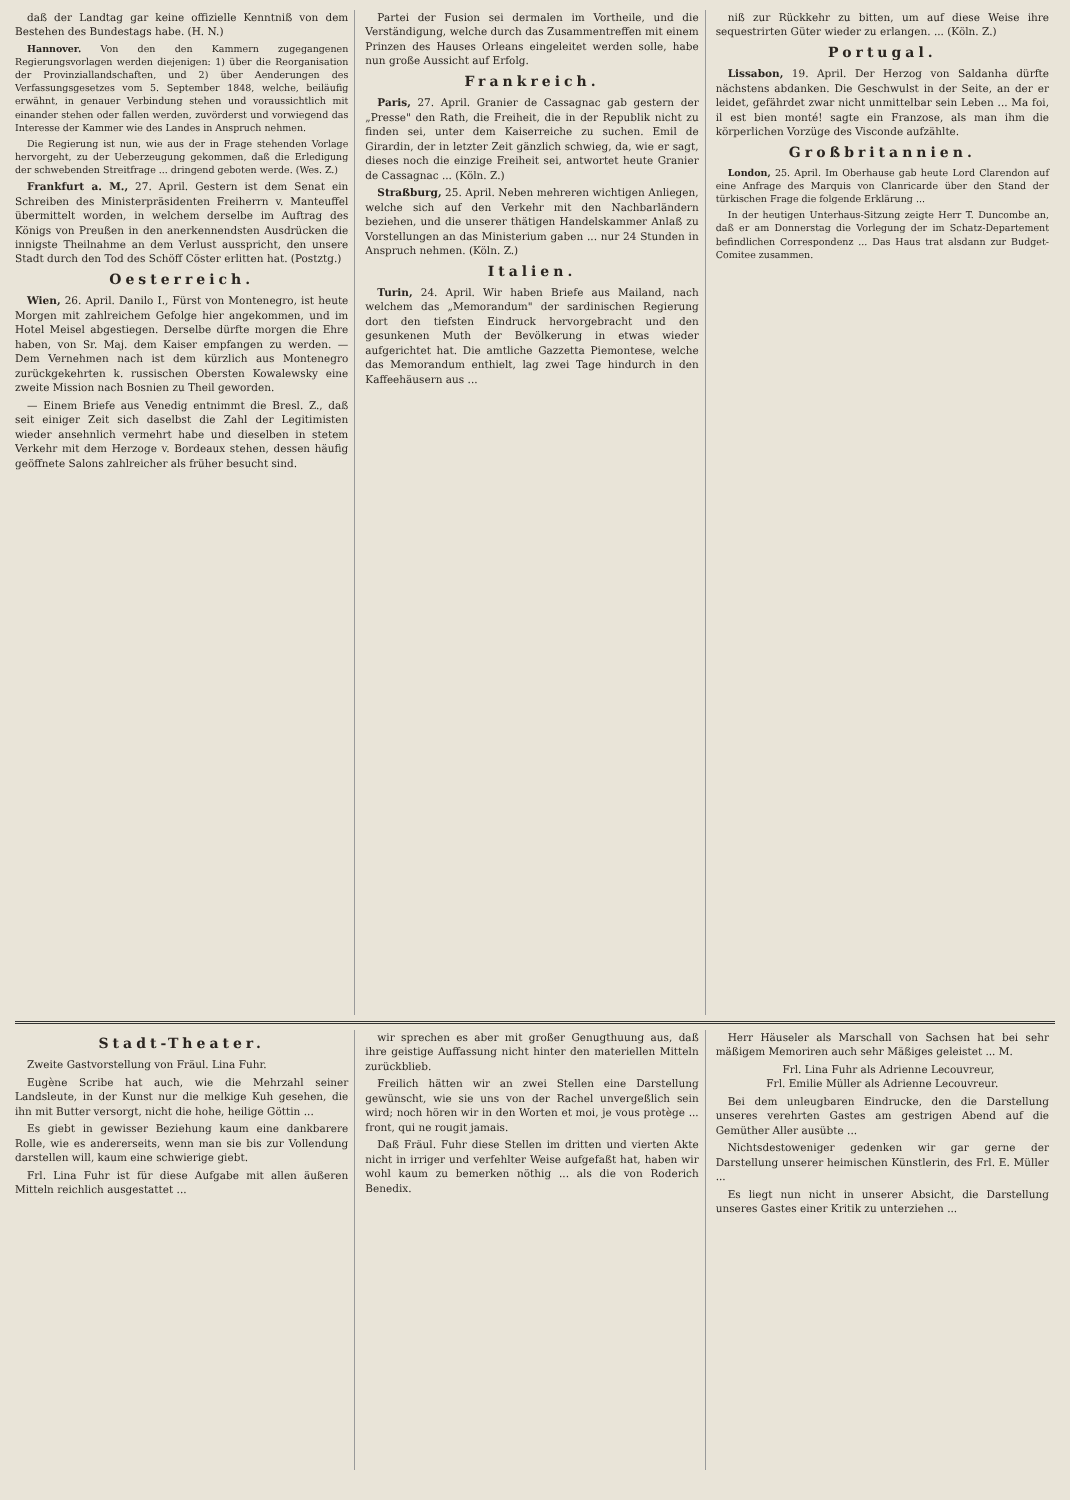daß der Landtag gar keine offizielle Kenntniß von dem Bestehen des Bundestags habe. (H. N.)
Hannover. Von den den Kammern zugegangenen Regierungsvorlagen werden diejenigen: 1) über die Reorganisation der Provinziallandschaften, und 2) über Aenderungen des Verfassungsgesetzes vom 5. September 1848, welche, beiläufig erwähnt, in genauer Verbindung stehen und voraussichtlich mit einander stehen oder fallen werden, zuvörderst und vorwiegend das Interesse der Kammer wie des Landes in Anspruch nehmen.
Die Regierung ist nun, wie aus der in Frage stehenden Vorlage hervorgeht, zu der Ueberzeugung gekommen, daß die Erledigung der schwebenden Streitfrage ... dringend geboten werde. (Wes. Z.)
Frankfurt a. M., 27. April. Gestern ist dem Senat ein Schreiben des Ministerpräsidenten Freiherrn v. Manteuffel übermittelt worden, in welchem derselbe im Auftrag des Königs von Preußen in den anerkennendsten Ausdrücken die innigste Theilnahme an dem Verlust ausspricht, den unsere Stadt durch den Tod des Schöff Cöster erlitten hat. (Postztg.)
Oesterreich.
Wien, 26. April. Danilo I., Fürst von Montenegro, ist heute Morgen mit zahlreichem Gefolge hier angekommen, und im Hotel Meisel abgestiegen. Derselbe dürfte morgen die Ehre haben, von Sr. Maj. dem Kaiser empfangen zu werden. — Dem Vernehmen nach ist dem kürzlich aus Montenegro zurückgekehrten k. russischen Obersten Kowalewsky eine zweite Mission nach Bosnien zu Theil geworden.
— Einem Briefe aus Venedig entnimmt die Bresl. Z., daß seit einiger Zeit sich daselbst die Zahl der Legitimisten wieder ansehnlich vermehrt habe und dieselben in stetem Verkehr mit dem Herzoge v. Bordeaux stehen, dessen häufig geöffnete Salons zahlreicher als früher besucht sind.
Partei der Fusion sei dermalen im Vortheile, und die Verständigung, welche durch das Zusammentreffen mit einem Prinzen des Hauses Orleans eingeleitet werden solle, habe nun große Aussicht auf Erfolg.
Frankreich.
Paris, 27. April. Granier de Cassagnac gab gestern der „Presse" den Rath, die Freiheit, die in der Republik nicht zu finden sei, unter dem Kaiserreiche zu suchen. Emil de Girardin, der in letzter Zeit gänzlich schwieg, da, wie er sagt, dieses noch die einzige Freiheit sei, antwortet heute Granier de Cassagnac ... (Köln. Z.)
Straßburg, 25. April. Neben mehreren wichtigen Anliegen, welche sich auf den Verkehr mit den Nachbarländern beziehen, und die unserer thätigen Handelskammer Anlaß zu Vorstellungen an das Ministerium gaben ... nur 24 Stunden in Anspruch nehmen. (Köln. Z.)
Italien.
Turin, 24. April. Wir haben Briefe aus Mailand, nach welchem das „Memorandum" der sardinischen Regierung dort den tiefsten Eindruck hervorgebracht und den gesunkenen Muth der Bevölkerung in etwas wieder aufgerichtet hat. Die amtliche Gazzetta Piemontese, welche das Memorandum enthielt, lag zwei Tage hindurch in den Kaffeehäusern aus ...
niß zur Rückkehr zu bitten, um auf diese Weise ihre sequestrirten Güter wieder zu erlangen. ... (Köln. Z.)
Portugal.
Lissabon, 19. April. Der Herzog von Saldanha dürfte nächstens abdanken. Die Geschwulst in der Seite, an der er leidet, gefährdet zwar nicht unmittelbar sein Leben ... Ma foi, il est bien monté! sagte ein Franzose, als man ihm die körperlichen Vorzüge des Visconde aufzählte.
Großbritannien.
London, 25. April. Im Oberhause gab heute Lord Clarendon auf eine Anfrage des Marquis von Clanricarde über den Stand der türkischen Frage die folgende Erklärung ...
In der heutigen Unterhaus-Sitzung zeigte Herr T. Duncombe an, daß er am Donnerstag die Vorlegung der im Schatz-Departement befindlichen Correspondenz ... Das Haus trat alsdann zur Budget-Comitee zusammen.
Stadt-Theater.
Zweite Gastvorstellung von Fräul. Lina Fuhr.
Eugène Scribe hat auch, wie die Mehrzahl seiner Landsleute, in der Kunst nur die melkige Kuh gesehen, die ihn mit Butter versorgt, nicht die hohe, heilige Göttin ...
Es giebt in gewisser Beziehung kaum eine dankbarere Rolle, wie es andererseits, wenn man sie bis zur Vollendung darstellen will, kaum eine schwierige giebt.
Frl. Lina Fuhr ist für diese Aufgabe mit allen äußeren Mitteln reichlich ausgestattet ...
wir sprechen es aber mit großer Genugthuung aus, daß ihre geistige Auffassung nicht hinter den materiellen Mitteln zurückblieb.
Freilich hätten wir an zwei Stellen eine Darstellung gewünscht, wie sie uns von der Rachel unvergeßlich sein wird; noch hören wir in den Worten et moi, je vous protège ... front, qui ne rougit jamais.
Daß Fräul. Fuhr diese Stellen im dritten und vierten Akte nicht in irriger und verfehlter Weise aufgefaßt hat, haben wir wohl kaum zu bemerken nöthig ... als die von Roderich Benedix.
Herr Häuseler als Marschall von Sachsen hat bei sehr mäßigem Memoriren auch sehr Mäßiges geleistet ... M.
Frl. Lina Fuhr als Adrienne Lecouvreur,
Frl. Emilie Müller als Adrienne Lecouvreur.
Bei dem unleugbaren Eindrucke, den die Darstellung unseres verehrten Gastes am gestrigen Abend auf die Gemüther Aller ausübte ...
Nichtsdestoweniger gedenken wir gar gerne der Darstellung unserer heimischen Künstlerin, des Frl. E. Müller ...
Es liegt nun nicht in unserer Absicht, die Darstellung unseres Gastes einer Kritik zu unterziehen ...